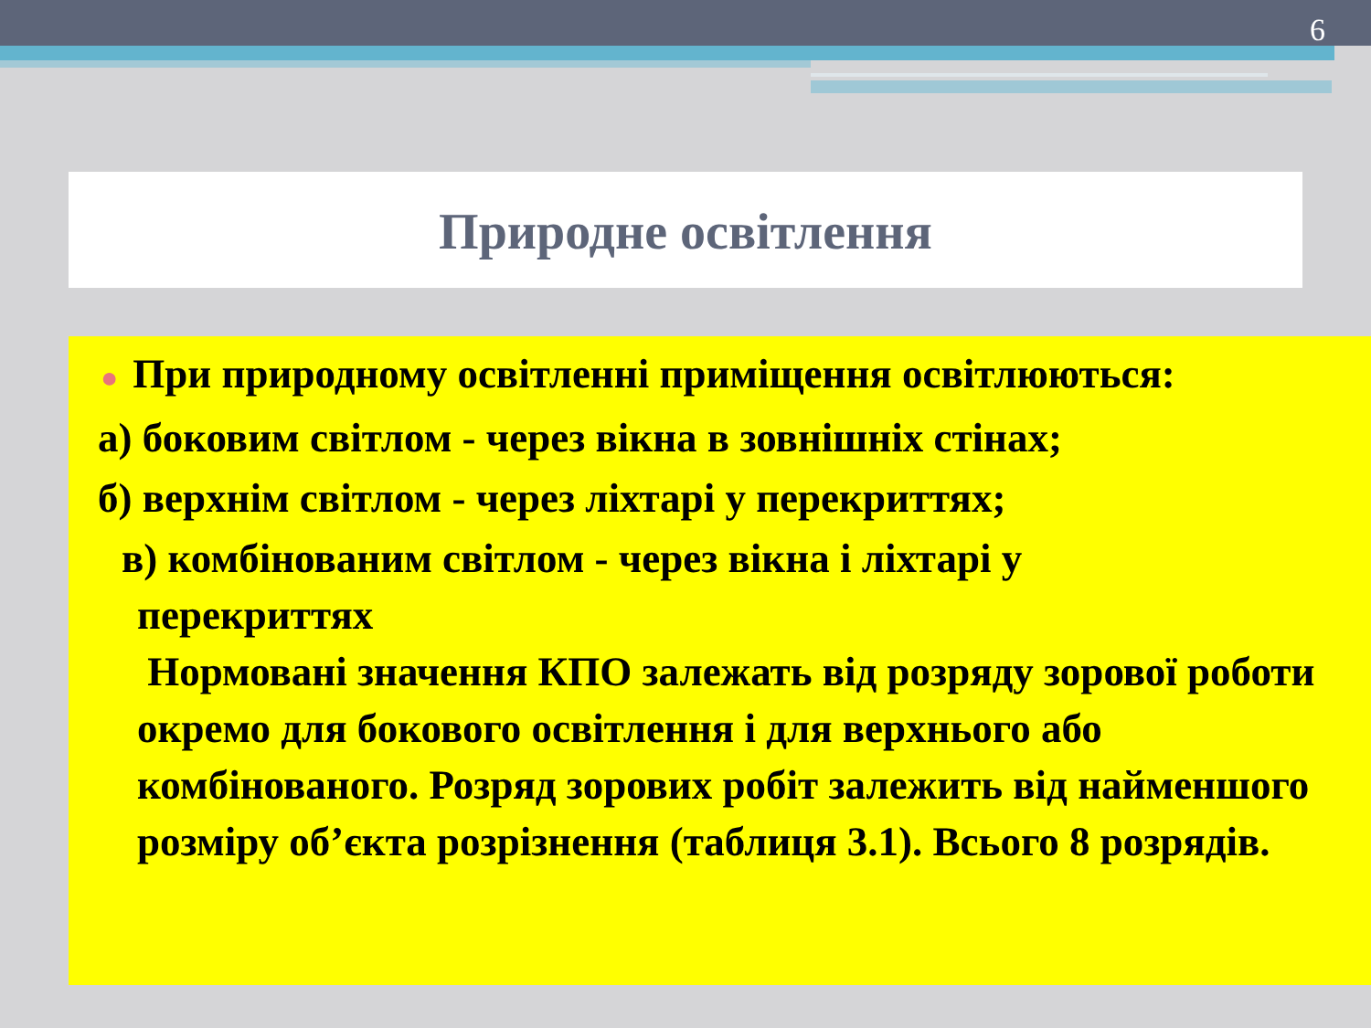6
Природне освітлення
● При природному освітленні приміщення освітлюються:
а) боковим світлом - через вікна в зовнішніх стінах;
б) верхнім світлом - через ліхтарі у перекриттях;
в) комбінованим світлом - через вікна і ліхтарі у
перекриттях
Нормовані значення КПО залежать від розряду зорової роботи окремо для бокового освітлення і для верхнього або комбінованого. Розряд зорових робіт залежить від найменшого розміру об’єкта розрізнення (таблиця 3.1). Всього 8 розрядів.